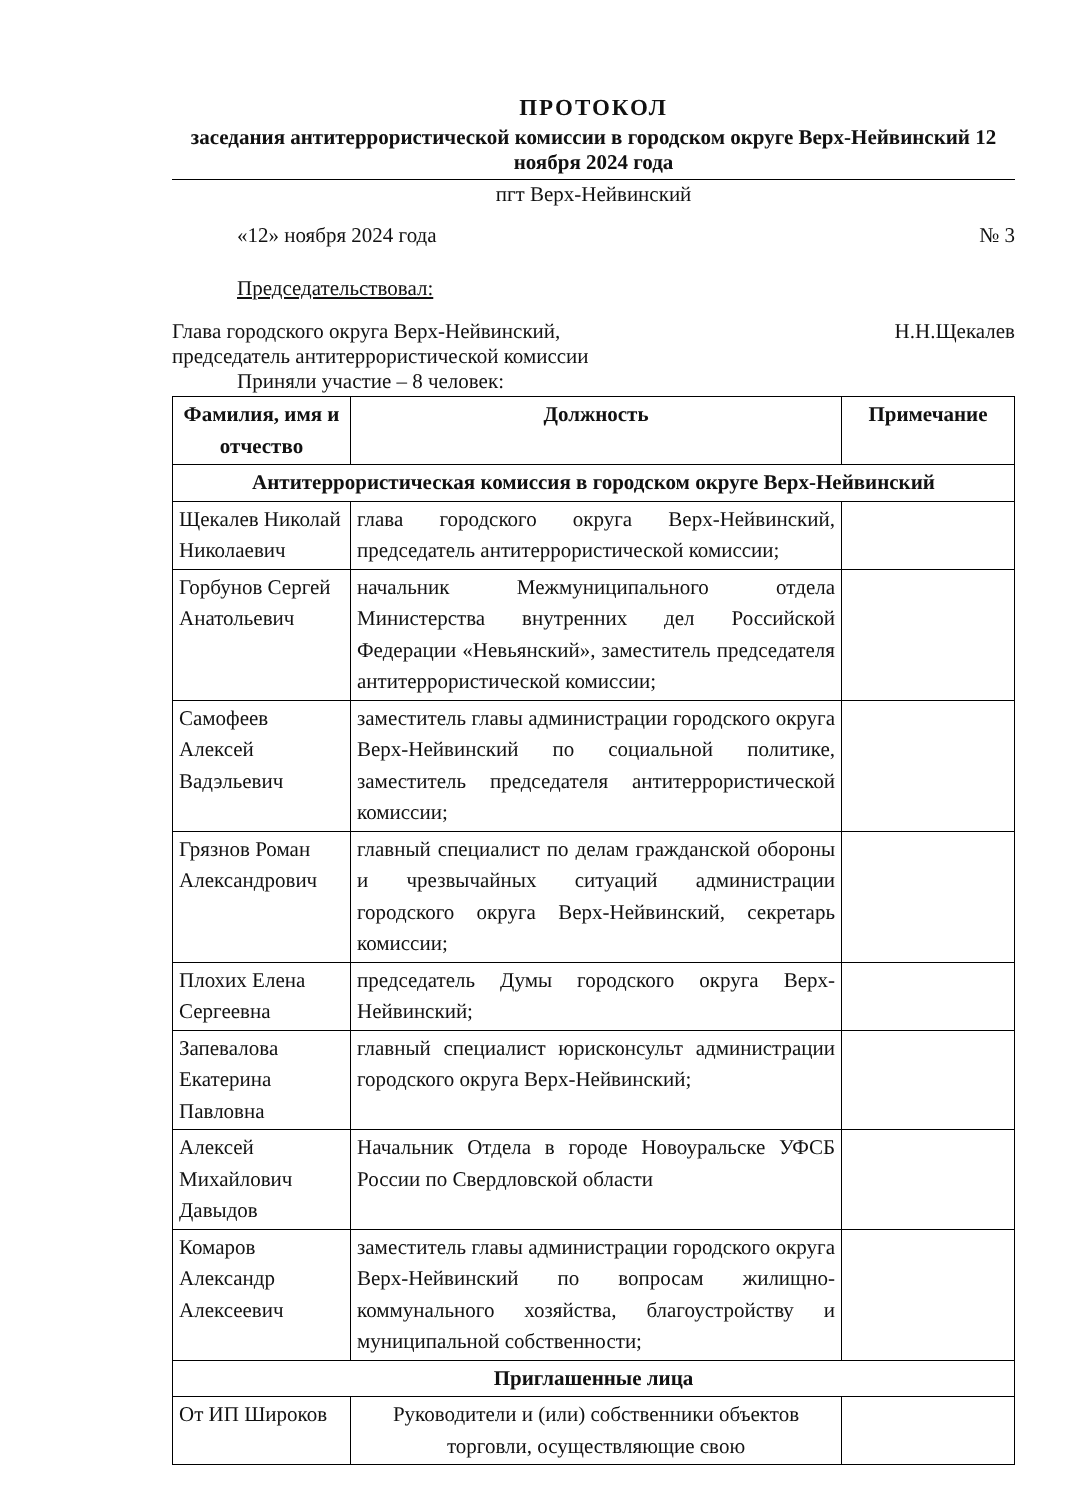ПРОТОКОЛ
заседания антитеррористической комиссии в городском округе Верх-Нейвинский 12 ноября 2024 года
пгт Верх-Нейвинский
«12» ноября 2024 года № 3
Председательствовал:
Глава городского округа Верх-Нейвинский, Н.Н.Щекалев
председатель антитеррористической комиссии
Приняли участие – 8 человек:
| Фамилия, имя и отчество | Должность | Примечание |
| --- | --- | --- |
| Антитеррористическая комиссия в городском округе Верх-Нейвинский | | |
| Щекалев Николай Николаевич | глава городского округа Верх-Нейвинский, председатель антитеррористической комиссии; | |
| Горбунов Сергей Анатольевич | начальник Межмуниципального отдела Министерства внутренних дел Российской Федерации «Невьянский», заместитель председателя антитеррористической комиссии; | |
| Самофеев Алексей Вадэльевич | заместитель главы администрации городского округа Верх-Нейвинский по социальной политике, заместитель председателя антитеррористической комиссии; | |
| Грязнов Роман Александрович | главный специалист по делам гражданской обороны и чрезвычайных ситуаций администрации городского округа Верх-Нейвинский, секретарь комиссии; | |
| Плохих Елена Сергеевна | председатель Думы городского округа Верх-Нейвинский; | |
| Запевалова Екатерина Павловна | главный специалист юрисконсульт администрации городского округа Верх-Нейвинский; | |
| Алексей Михайлович Давыдов | Начальник Отдела в городе Новоуральске УФСБ России по Свердловской области | |
| Комаров Александр Алексеевич | заместитель главы администрации городского округа Верх-Нейвинский по вопросам жилищно-коммунального хозяйства, благоустройству и муниципальной собственности; | |
| Приглашенные лица | | |
| От ИП Широков | Руководители и (или) собственники объектов торговли, осуществляющие свою | |